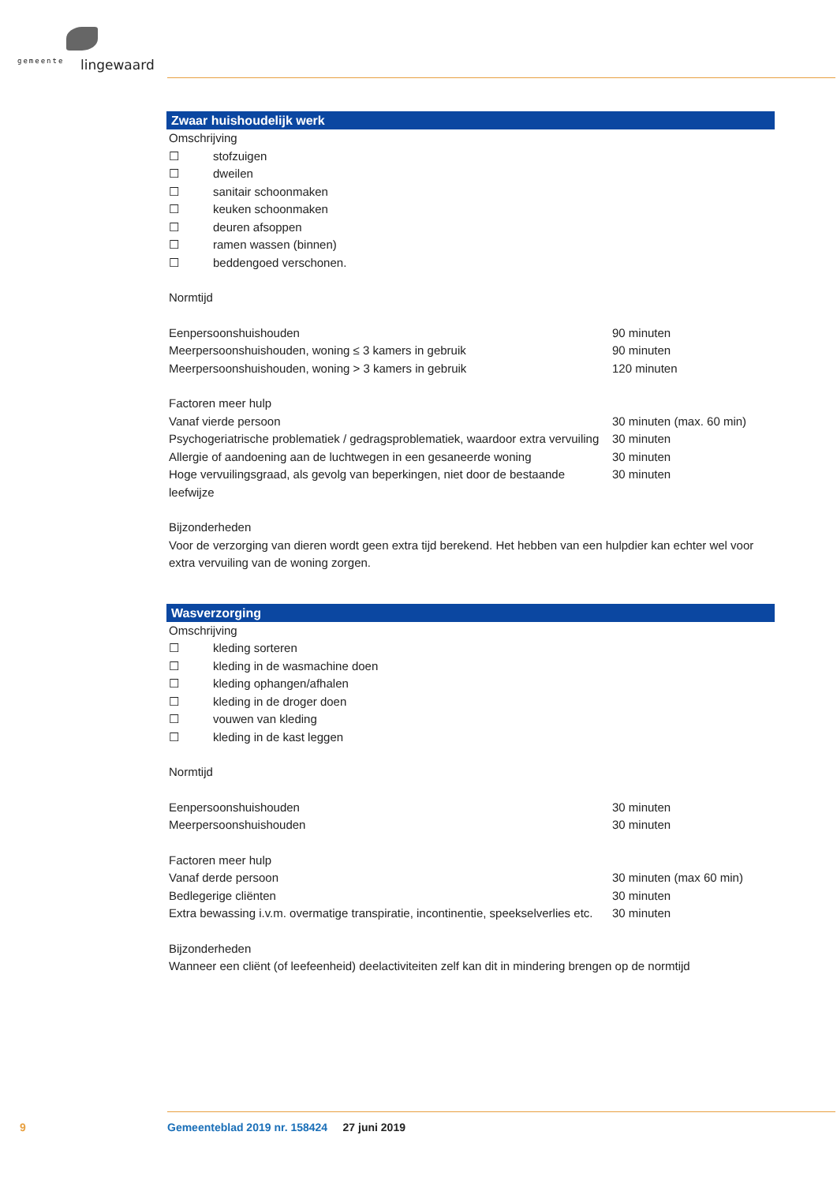gemeente lingewaard
Zwaar huishoudelijk werk
Omschrijving
☐ stofzuigen
☐ dweilen
☐ sanitair schoonmaken
☐ keuken schoonmaken
☐ deuren afsoppen
☐ ramen wassen (binnen)
☐ beddengoed verschonen.
Normtijd
Eenpersoonshuishouden 90 minuten
Meerpersoonshuishouden, woning ≤ 3 kamers in gebruik 90 minuten
Meerpersoonshuishouden, woning > 3 kamers in gebruik 120 minuten
Factoren meer hulp
Vanaf vierde persoon 30 minuten (max. 60 min)
Psychogeriatrische problematiek / gedragsproblematiek, waardoor extra vervuiling 30 minuten
Allergie of aandoening aan de luchtwegen in een gesaneerde woning 30 minuten
Hoge vervuilingsgraad, als gevolg van beperkingen, niet door de bestaande leefwijze 30 minuten
Bijzonderheden
Voor de verzorging van dieren wordt geen extra tijd berekend. Het hebben van een hulpdier kan echter wel voor extra vervuiling van de woning zorgen.
Wasverzorging
Omschrijving
☐ kleding sorteren
☐ kleding in de wasmachine doen
☐ kleding ophangen/afhalen
☐ kleding in de droger doen
☐ vouwen van kleding
☐ kleding in de kast leggen
Normtijd
Eenpersoonshuishouden 30 minuten
Meerpersoonshuishouden 30 minuten
Factoren meer hulp
Vanaf derde persoon 30 minuten (max 60 min)
Bedlegerige cliënten 30 minuten
Extra bewassing i.v.m. overmatige transpiratie, incontinentie, speekselverlies etc. 30 minuten
Bijzonderheden
Wanneer een cliënt (of leefeenheid) deelactiviteiten zelf kan dit in mindering brengen op de normtijd
9
Gemeenteblad 2019 nr. 158424 27 juni 2019